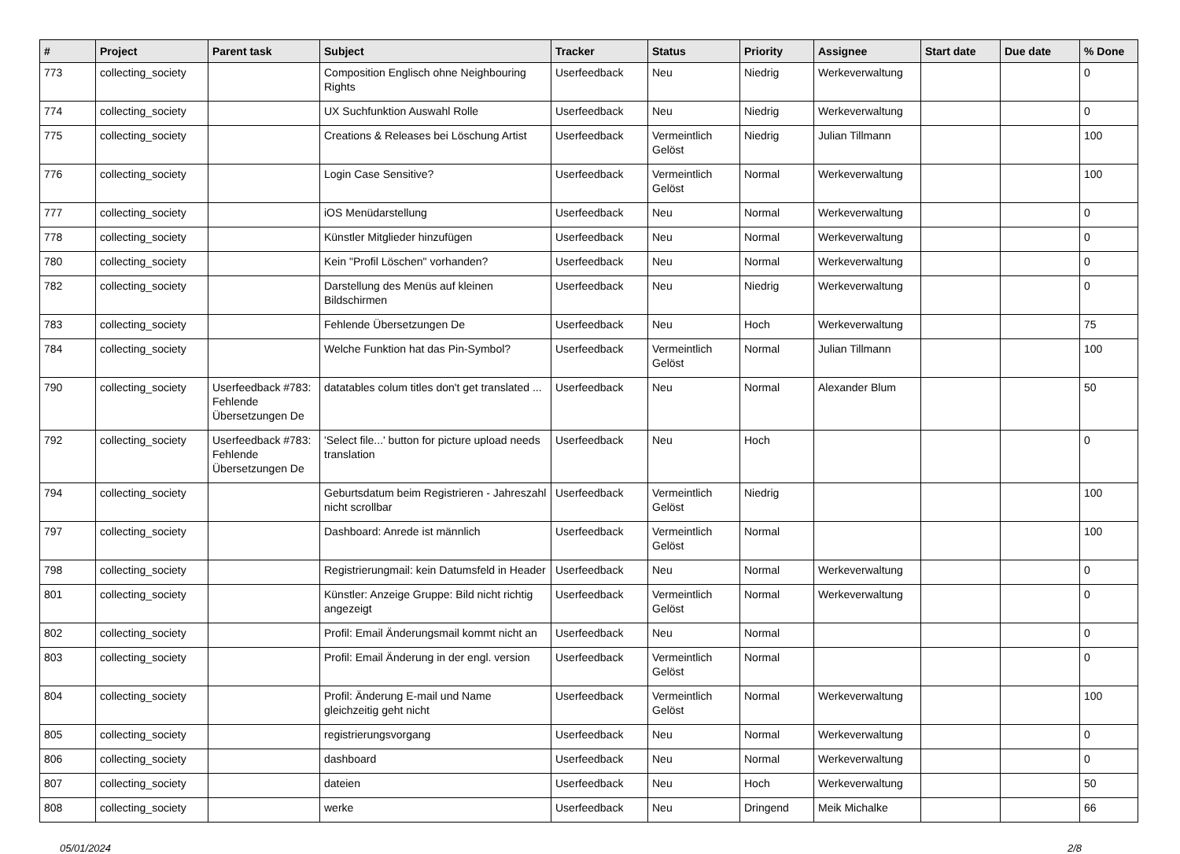| # | Project | Parent task | Subject | Tracker | Status | Priority | Assignee | Start date | Due date | % Done |
| --- | --- | --- | --- | --- | --- | --- | --- | --- | --- | --- |
| 773 | collecting_society | | Composition Englisch ohne Neighbouring Rights | Userfeedback | Neu | Niedrig | Werkeverwaltung | | | 0 |
| 774 | collecting_society | | UX Suchfunktion Auswahl Rolle | Userfeedback | Neu | Niedrig | Werkeverwaltung | | | 0 |
| 775 | collecting_society | | Creations & Releases bei Löschung Artist | Userfeedback | Vermeintlich Gelöst | Niedrig | Julian Tillmann | | | 100 |
| 776 | collecting_society | | Login Case Sensitive? | Userfeedback | Vermeintlich Gelöst | Normal | Werkeverwaltung | | | 100 |
| 777 | collecting_society | | iOS Menüdarstellung | Userfeedback | Neu | Normal | Werkeverwaltung | | | 0 |
| 778 | collecting_society | | Künstler Mitglieder hinzufügen | Userfeedback | Neu | Normal | Werkeverwaltung | | | 0 |
| 780 | collecting_society | | Kein "Profil Löschen" vorhanden? | Userfeedback | Neu | Normal | Werkeverwaltung | | | 0 |
| 782 | collecting_society | | Darstellung des Menüs auf kleinen Bildschirmen | Userfeedback | Neu | Niedrig | Werkeverwaltung | | | 0 |
| 783 | collecting_society | | Fehlende Übersetzungen De | Userfeedback | Neu | Hoch | Werkeverwaltung | | | 75 |
| 784 | collecting_society | | Welche Funktion hat das Pin-Symbol? | Userfeedback | Vermeintlich Gelöst | Normal | Julian Tillmann | | | 100 |
| 790 | collecting_society | Userfeedback #783: Fehlende Übersetzungen De | datatables colum titles don't get translated ... | Userfeedback | Neu | Normal | Alexander Blum | | | 50 |
| 792 | collecting_society | Userfeedback #783: Fehlende Übersetzungen De | 'Select file...' button for picture upload needs translation | Userfeedback | Neu | Hoch | | | | 0 |
| 794 | collecting_society | | Geburtsdatum beim Registrieren - Jahreszahl nicht scrollbar | Userfeedback | Vermeintlich Gelöst | Niedrig | | | | 100 |
| 797 | collecting_society | | Dashboard: Anrede ist männlich | Userfeedback | Vermeintlich Gelöst | Normal | | | | 100 |
| 798 | collecting_society | | Registrierungmail: kein Datumsfeld in Header | Userfeedback | Neu | Normal | Werkeverwaltung | | | 0 |
| 801 | collecting_society | | Künstler: Anzeige Gruppe: Bild nicht richtig angezeigt | Userfeedback | Vermeintlich Gelöst | Normal | Werkeverwaltung | | | 0 |
| 802 | collecting_society | | Profil: Email Änderungsmail kommt nicht an | Userfeedback | Neu | Normal | | | | 0 |
| 803 | collecting_society | | Profil: Email Änderung in der engl. version | Userfeedback | Vermeintlich Gelöst | Normal | | | | 0 |
| 804 | collecting_society | | Profil: Änderung E-mail und Name gleichzeitig geht nicht | Userfeedback | Vermeintlich Gelöst | Normal | Werkeverwaltung | | | 100 |
| 805 | collecting_society | | registrierungsvorgang | Userfeedback | Neu | Normal | Werkeverwaltung | | | 0 |
| 806 | collecting_society | | dashboard | Userfeedback | Neu | Normal | Werkeverwaltung | | | 0 |
| 807 | collecting_society | | dateien | Userfeedback | Neu | Hoch | Werkeverwaltung | | | 50 |
| 808 | collecting_society | | werke | Userfeedback | Neu | Dringend | Meik Michalke | | | 66 |
05/01/2024 2/8